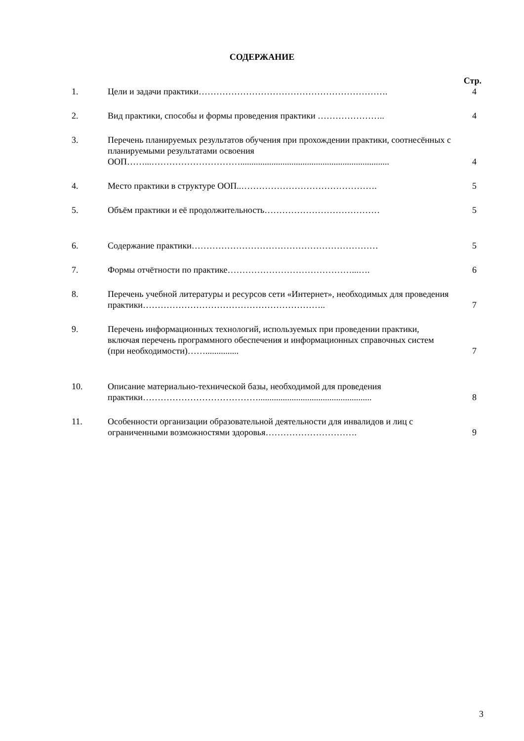СОДЕРЖАНИЕ
| | | Стр. |
| 1. | Цели и задачи практики………………………………………………………. | 4 |
| 2. | Вид практики, способы и формы проведения практики ………………….. | 4 |
| 3. | Перечень планируемых результатов обучения при прохождении практики, соотнесённых с планируемыми результатами освоения ООП……...…………………………................................................................... | 4 |
| 4. | Место практики в структуре ООП..………………………………………. | 5 |
| 5. | Объём практики и её продолжительность………………………………… | 5 |
| 6. | Содержание практики……………………………………………………… | 5 |
| 7. | Формы отчётности по практике……………………………………...…. | 6 |
| 8. | Перечень учебной литературы и ресурсов сети «Интернет», необходимых для проведения практики…………………………………………………….. | 7 |
| 9. | Перечень информационных технологий, используемых при проведении практики, включая перечень программного обеспечения и информационных справочных систем (при необходимости)……............... | 7 |
| 10. | Описание материально-технической базы, необходимой для проведения практики…………………………………................................................... | 8 |
| 11. | Особенности организации образовательной деятельности для инвалидов и лиц с ограниченными возможностями здоровья…………………………. | 9 |
3